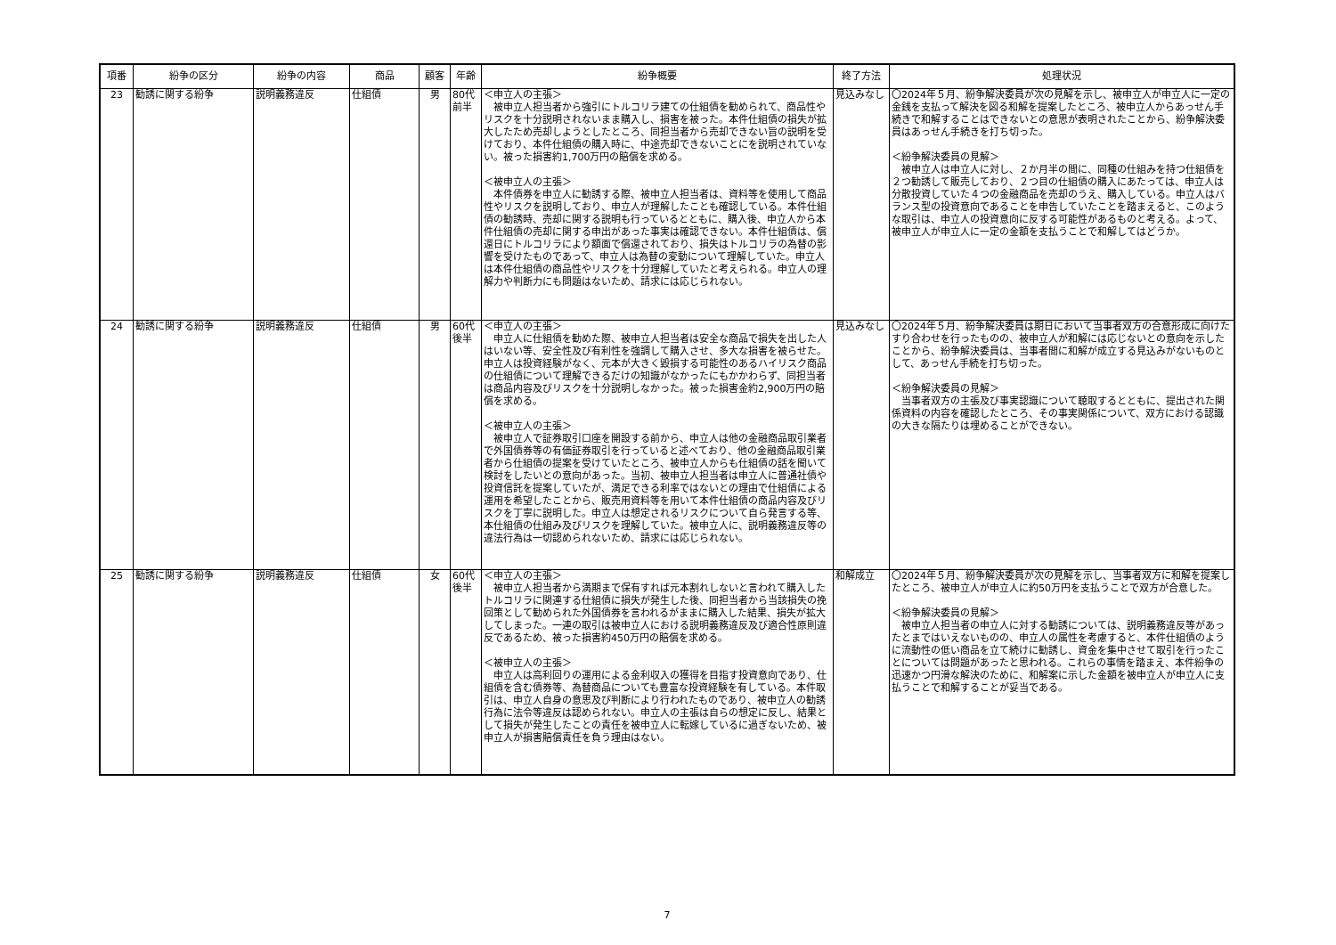| 項番 | 紛争の区分 | 紛争の内容 | 商品 | 顧客 | 年齢 | 紛争概要 | 終了方法 | 処理状況 |
| --- | --- | --- | --- | --- | --- | --- | --- | --- |
| 23 | 勧誘に関する紛争 | 説明義務違反 | 仕組債 | 男 | 80代 前半 | ＜申立人の主張＞ 被申立人担当者から強引にトルコリラ建ての仕組債を勧められて、商品性やリスクを十分説明されないまま購入し、損害を被った。本件仕組債の損失が拡大したため売却しようとしたところ、同担当者から売却できない旨の説明を受けており、本件仕組債の購入時に、中途売却できないことにを説明されていない。被った損害約1,700万円の賠償を求める。 ＜被申立人の主張＞ 本件債券を申立人に勧誘する際、被申立人担当者は、資料等を使用して商品性やリスクを説明しており、申立人が理解したことも確認している。本件仕組債の勧誘時、売却に関する説明も行っているとともに、購入後、申立人から本件仕組債の売却に関する申出があった事実は確認できない。本件仕組債は、償還日にトルコリラにより額面で償還されており、損失はトルコリラの為替の影響を受けたものであって、申立人は為替の変動について理解していた。申立人は本件仕組債の商品性やリスクを十分理解していたと考えられる。申立人の理解力や判断力にも問題はないため、請求には応じられない。 | 見込みなし | 〇2024年５月、紛争解決委員が次の見解を示し、被申立人が申立人に一定の金銭を支払って解決を図る和解を提案したところ、被申立人からあっせん手続きで和解することはできないとの意思が表明されたことから、紛争解決委員はあっせん手続きを打ち切った。 ＜紛争解決委員の見解＞ 被申立人は申立人に対し、２か月半の間に、同種の仕組みを持つ仕組債を２つ勧誘して販売しており、２つ目の仕組債の購入にあたっては、申立人は分散投資していた４つの金融商品を売却のうえ、購入している。申立人はバランス型の投資意向であることを申告していたことを踏まえると、このような取引は、申立人の投資意向に反する可能性があるものと考える。よって、被申立人が申立人に一定の金額を支払うことで和解してはどうか。 |
| 24 | 勧誘に関する紛争 | 説明義務違反 | 仕組債 | 男 | 60代 後半 | ＜申立人の主張＞ 申立人に仕組債を勧めた際、被申立人担当者は安全な商品で損失を出した人はいない等、安全性及び有利性を強調して購入させ、多大な損害を被らせた。申立人は投資経験がなく、元本が大きく毀損する可能性のあるハイリスク商品の仕組債について理解できるだけの知識がなかったにもかかわらず、同担当者は商品内容及びリスクを十分説明しなかった。被った損害金約2,900万円の賠償を求める。 ＜被申立人の主張＞ 被申立人で証券取引口座を開設する前から、申立人は他の金融商品取引業者で外国債券等の有価証券取引を行っていると述べており、他の金融商品取引業者から仕組債の提案を受けていたところ、被申立人からも仕組債の話を聞いて検討をしたいとの意向があった。当初、被申立人担当者は申立人に普通社債や投資信託を提案していたが、満足できる利率ではないとの理由で仕組債による運用を希望したことから、販売用資料等を用いて本件仕組債の商品内容及びリスクを丁寧に説明した。申立人は想定されるリスクについて自ら発言する等、本仕組債の仕組み及びリスクを理解していた。被申立人に、説明義務違反等の違法行為は一切認められないため、請求には応じられない。 | 見込みなし | 〇2024年５月、紛争解決委員は期日において当事者双方の合意形成に向けたすり合わせを行ったものの、被申立人が和解には応じないとの意向を示したことから、紛争解決委員は、当事者間に和解が成立する見込みがないものとして、あっせん手続を打ち切った。 ＜紛争解決委員の見解＞ 当事者双方の主張及び事実認識について聴取するとともに、提出された関係資料の内容を確認したところ、その事実関係について、双方における認識の大きな隔たりは埋めることができない。 |
| 25 | 勧誘に関する紛争 | 説明義務違反 | 仕組債 | 女 | 60代 後半 | ＜申立人の主張＞ 被申立人担当者から満期まで保有すれば元本割れしないと言われて購入したトルコリラに関連する仕組債に損失が発生した後、同担当者から当該損失の挽回策として勧められた外国債券を言われるがままに購入した結果、損失が拡大してしまった。一連の取引は被申立人における説明義務違反及び適合性原則違反であるため、被った損害約450万円の賠償を求める。 ＜被申立人の主張＞ 申立人は高利回りの運用による金利収入の獲得を目指す投資意向であり、仕組債を含む債券等、為替商品についても豊富な投資経験を有している。本件取引は、申立人自身の意思及び判断により行われたものであり、被申立人の勧誘行為に法令等違反は認められない。申立人の主張は自らの想定に反し、結果として損失が発生したことの責任を被申立人に転嫁しているに過ぎないため、被申立人が損害賠償責任を負う理由はない。 | 和解成立 | 〇2024年５月、紛争解決委員が次の見解を示し、当事者双方に和解を提案したところ、被申立人が申立人に約50万円を支払うことで双方が合意した。 ＜紛争解決委員の見解＞ 被申立人担当者の申立人に対する勧誘については、説明義務違反等があったとまではいえないものの、申立人の属性を考慮すると、本件仕組債のように流動性の低い商品を立て続けに勧誘し、資金を集中させて取引を行ったことについては問題があったと思われる。これらの事情を踏まえ、本件紛争の迅速かつ円滑な解決のために、和解案に示した金額を被申立人が申立人に支払うことで和解することが妥当である。 |
7